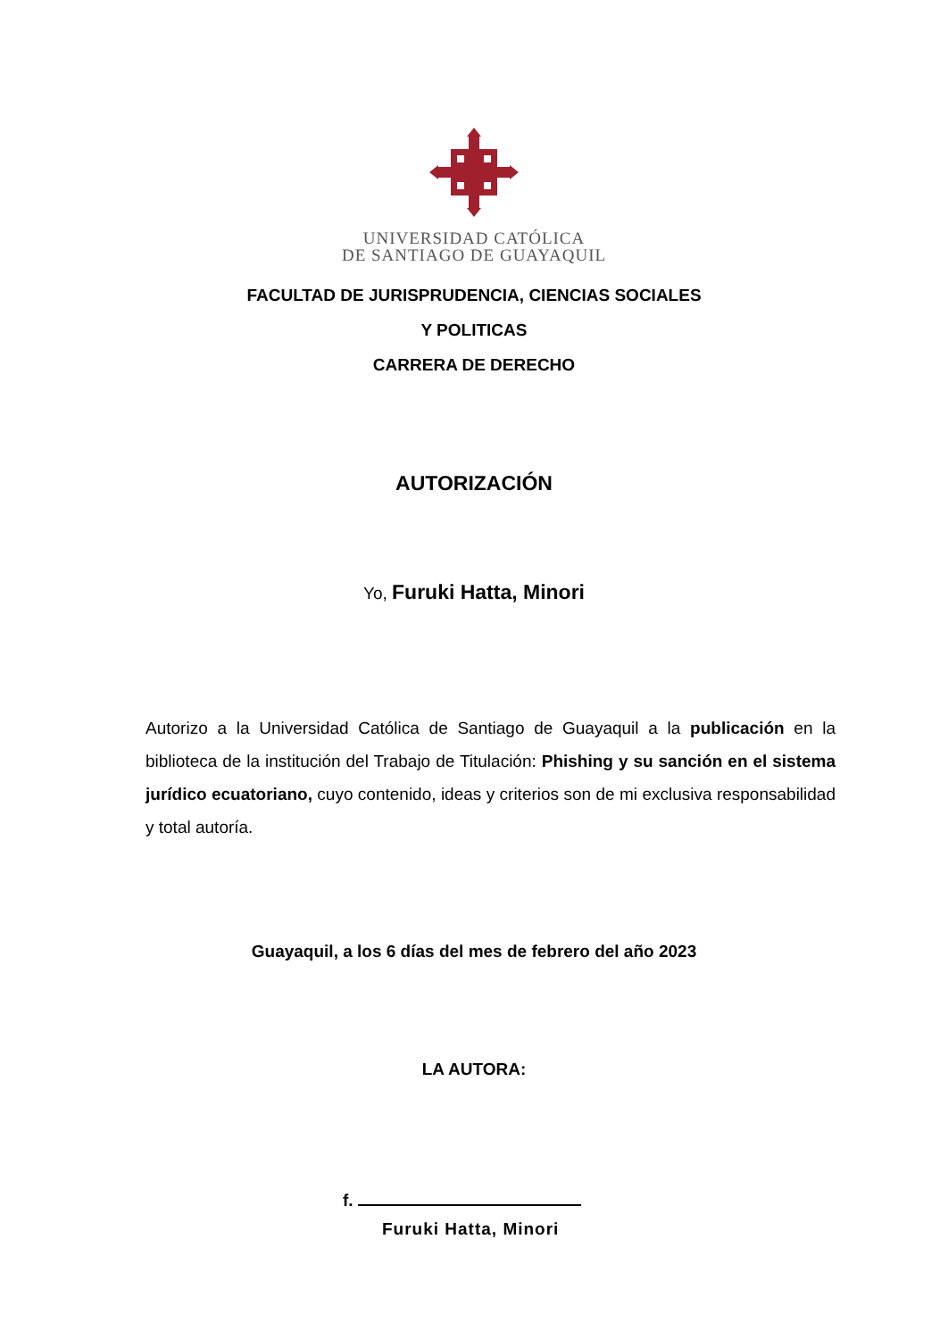UNIVERSIDAD CATÓLICA
DE SANTIAGO DE GUAYAQUIL
FACULTAD DE JURISPRUDENCIA, CIENCIAS SOCIALES
Y POLITICAS
CARRERA DE DERECHO
AUTORIZACIÓN
Yo, Furuki Hatta, Minori
Autorizo a la Universidad Católica de Santiago de Guayaquil a la publicación en la biblioteca de la institución del Trabajo de Titulación: Phishing y su sanción en el sistema jurídico ecuatoriano, cuyo contenido, ideas y criterios son de mi exclusiva responsabilidad y total autoría.
Guayaquil, a los 6 días del mes de febrero del año 2023
LA AUTORA:
f.
Furuki Hatta, Minori